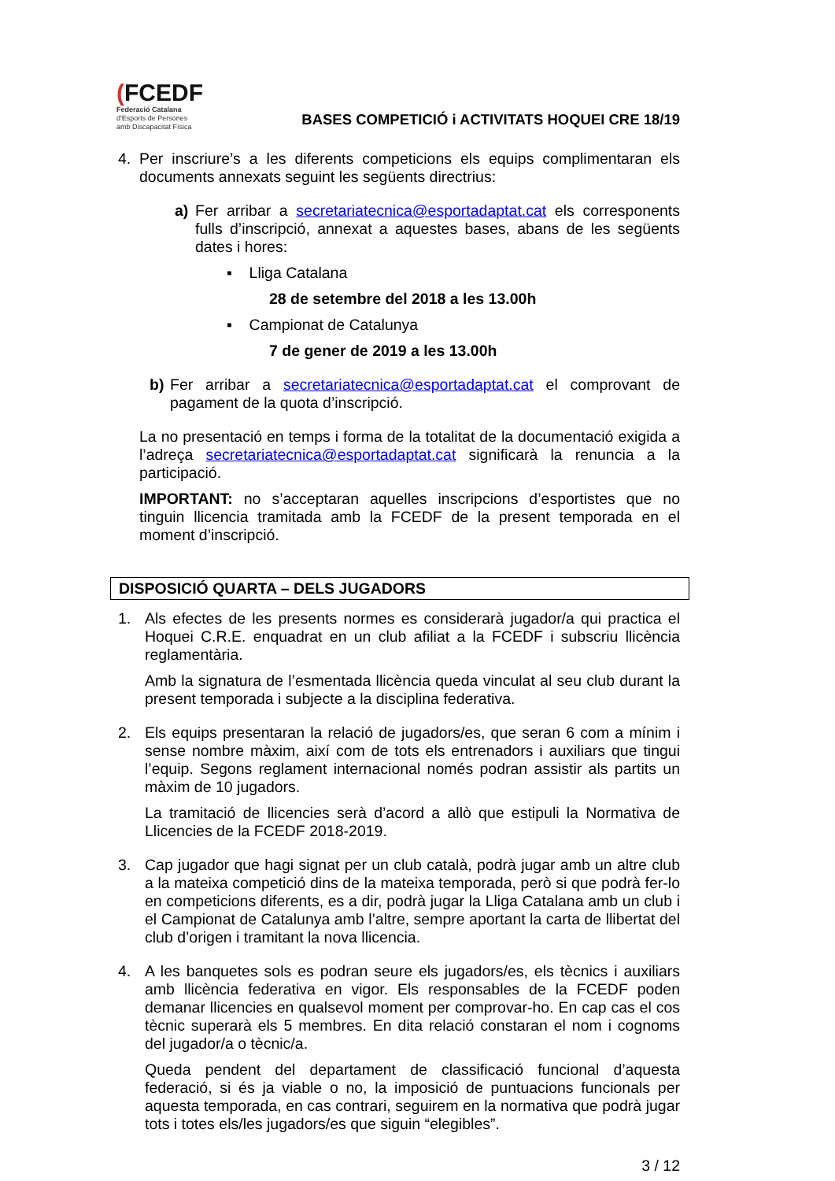(FCEDF
Federació Catalana
d'Esports de Persones
amb Discapacitat Física
BASES COMPETICIÓ i ACTIVITATS HOQUEI CRE 18/19
4. Per inscriure’s a les diferents competicions els equips complimentaran els documents annexats seguint les següents directrius:
a) Fer arribar a secretariatecnica@esportadaptat.cat els corresponents fulls d’inscripció, annexat a aquestes bases, abans de les següents dates i hores:
▪ Lliga Catalana
28 de setembre del 2018 a les 13.00h
▪ Campionat de Catalunya
7 de gener de 2019 a les 13.00h
b) Fer arribar a secretariatecnica@esportadaptat.cat el comprovant de pagament de la quota d’inscripció.
La no presentació en temps i forma de la totalitat de la documentació exigida a l’adreça secretariatecnica@esportadaptat.cat significarà la renuncia a la participació.
IMPORTANT: no s’acceptaran aquelles inscripcions d’esportistes que no tinguin llicencia tramitada amb la FCEDF de la present temporada en el moment d’inscripció.
DISPOSICIÓ QUARTA – DELS JUGADORS
1. Als efectes de les presents normes es considerarà jugador/a qui practica el Hoquei C.R.E. enquadrat en un club afiliat a la FCEDF i subscriu llicència reglamentària.
Amb la signatura de l’esmentada llicència queda vinculat al seu club durant la present temporada i subjecte a la disciplina federativa.
2. Els equips presentaran la relació de jugadors/es, que seran 6 com a mínim i sense nombre màxim, així com de tots els entrenadors i auxiliars que tingui l’equip. Segons reglament internacional només podran assistir als partits un màxim de 10 jugadors.
La tramitació de llicencies serà d’acord a allò que estipuli la Normativa de Llicencies de la FCEDF 2018-2019.
3. Cap jugador que hagi signat per un club català, podrà jugar amb un altre club a la mateixa competició dins de la mateixa temporada, però si que podrà fer-lo en competicions diferents, es a dir, podrà jugar la Lliga Catalana amb un club i el Campionat de Catalunya amb l’altre, sempre aportant la carta de llibertat del club d’origen i tramitant la nova llicencia.
4. A les banquetes sols es podran seure els jugadors/es, els tècnics i auxiliars amb llicència federativa en vigor. Els responsables de la FCEDF poden demanar llicencies en qualsevol moment per comprovar-ho. En cap cas el cos tècnic superarà els 5 membres. En dita relació constaran el nom i cognoms del jugador/a o tècnic/a.
Queda pendent del departament de classificació funcional d’aquesta federació, si és ja viable o no, la imposició de puntuacions funcionals per aquesta temporada, en cas contrari, seguirem en la normativa que podrà jugar tots i totes els/les jugadors/es que siguin “elegibles”.
3 / 12